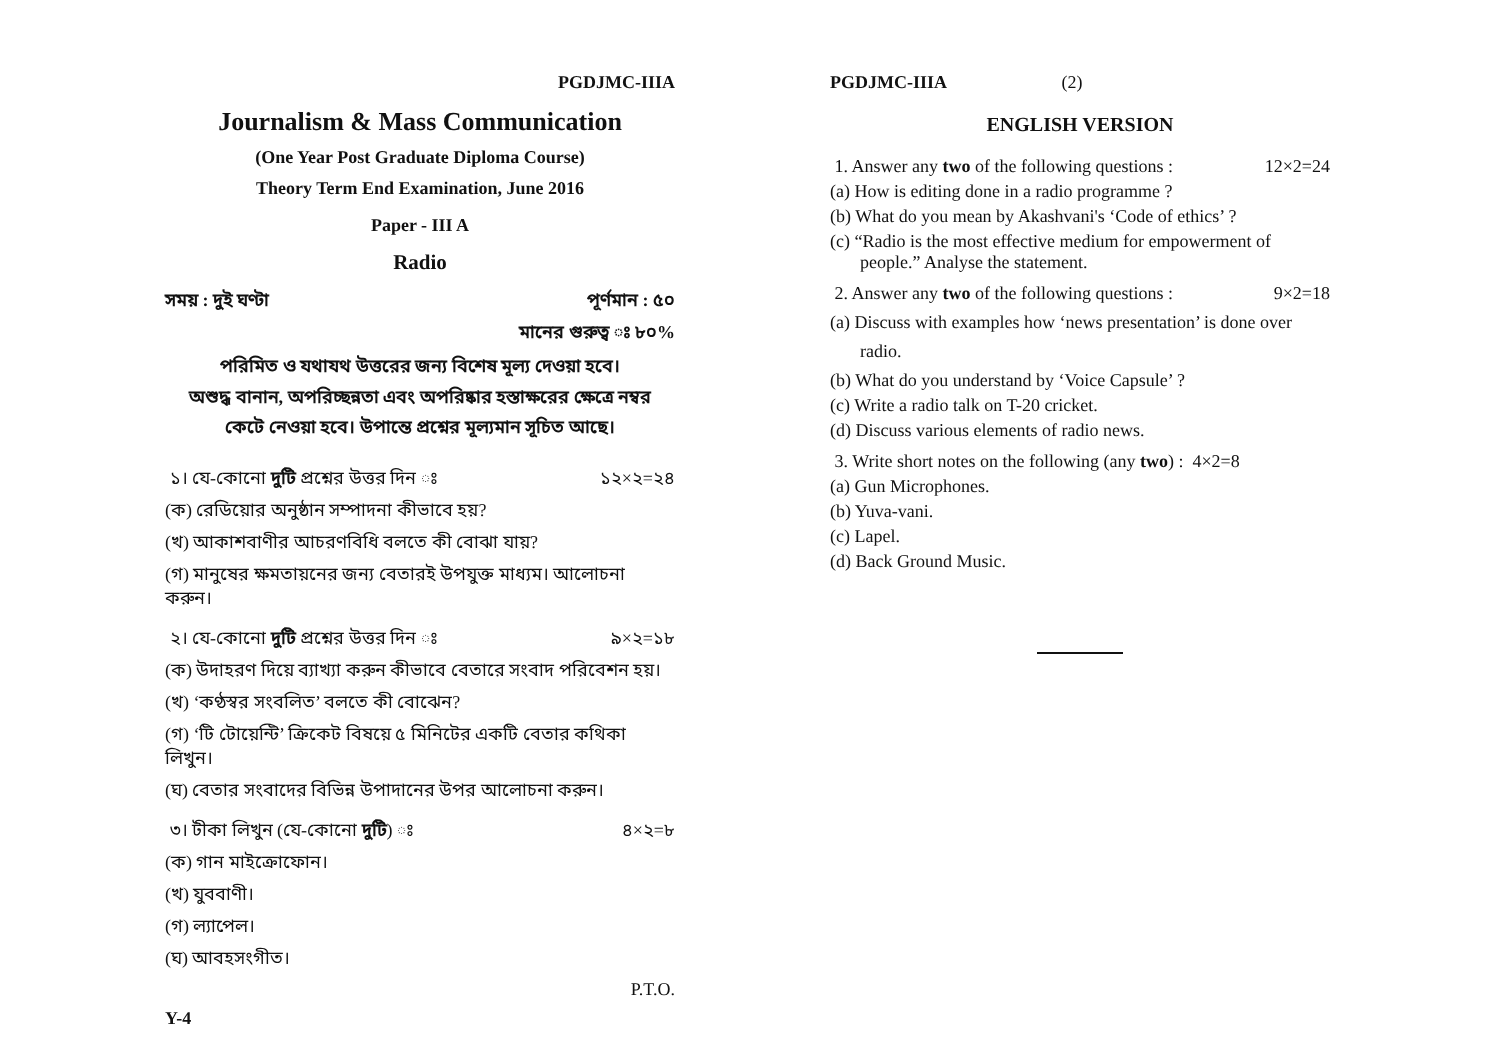PGDJMC-IIIA
Journalism & Mass Communication
(One Year Post Graduate Diploma Course)
Theory Term End Examination, June 2016
Paper - III A
Radio
সময় : দুই ঘণ্টা পূর্ণমান : ৫০
মানের গুরুত্ব ঃ ৮০%
পরিমিত ও যথাযথ উত্তরের জন্য বিশেষ মূল্য দেওয়া হবে।
অশুদ্ধ বানান, অপরিচ্ছন্নতা এবং অপরিষ্কার হস্তাক্ষরের ক্ষেত্রে নম্বর
কেটে নেওয়া হবে। উপান্তে প্রশ্নের মূল্যমান সূচিত আছে।
১। যে-কোনো দুটি প্রশ্নের উত্তর দিন ঃ ১২×২=২৪
(ক) রেডিয়োর অনুষ্ঠান সম্পাদনা কীভাবে হয়?
(খ) আকাশবাণীর আচরণবিধি বলতে কী বোঝা যায়?
(গ) মানুষের ক্ষমতায়নের জন্য বেতারই উপযুক্ত মাধ্যম। আলোচনা করুন।
২। যে-কোনো দুটি প্রশ্নের উত্তর দিন ঃ ৯×২=১৮
(ক) উদাহরণ দিয়ে ব্যাখ্যা করুন কীভাবে বেতারে সংবাদ পরিবেশন হয়।
(খ) ‘কণ্ঠস্বর সংবলিত’ বলতে কী বোঝেন?
(গ) ‘টি টোয়েন্টি’ ক্রিকেট বিষয়ে ৫ মিনিটের একটি বেতার কথিকা লিখুন।
(ঘ) বেতার সংবাদের বিভিন্ন উপাদানের উপর আলোচনা করুন।
৩। টীকা লিখুন (যে-কোনো দুটি) ঃ ৪×২=৮
(ক) গান মাইক্রোফোন।
(খ) যুববাণী।
(গ) ল্যাপেল।
(ঘ) আবহসংগীত।
P.T.O.
Y-4
PGDJMC-IIIA (2)
ENGLISH VERSION
1. Answer any two of the following questions : 12×2=24
(a) How is editing done in a radio programme ?
(b) What do you mean by Akashvani's ‘Code of ethics’ ?
(c) “Radio is the most effective medium for empowerment of people.” Analyse the statement.
2. Answer any two of the following questions : 9×2=18
(a) Discuss with examples how ‘news presentation’ is done over radio.
(b) What do you understand by ‘Voice Capsule’ ?
(c) Write a radio talk on T-20 cricket.
(d) Discuss various elements of radio news.
3. Write short notes on the following (any two) : 4×2=8
(a) Gun Microphones.
(b) Yuva-vani.
(c) Lapel.
(d) Back Ground Music.